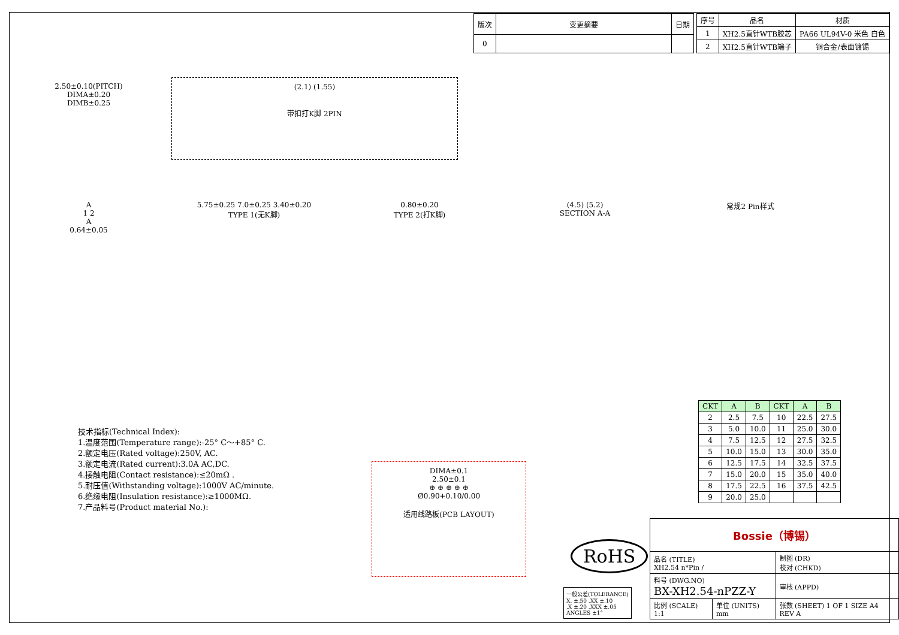| 版次 | 变更摘要 | 日期 |
| --- | --- | --- |
| 0 | | |
| 序号 | 品名 | 材质 |
| --- | --- | --- |
| 1 | XH2.5直针WTB胶芯 | PA66 UL94V-0 米色 白色 |
| 2 | XH2.5直针WTB端子 | 铜合金/表面镀锡 |
2.50±0.10(PITCH)
DIMA±0.20
DIMB±0.25
(2.1) (1.55)
带扣打K脚 2PIN
A
1 2
A
0.64±0.05
5.75±0.25 7.0±0.25 3.40±0.20
TYPE 1(无K脚)
0.80±0.20
TYPE 2(打K脚)
(4.5) (5.2)
SECTION A-A
常规2 Pin样式
| CKT | A | B | CKT | A | B |
| --- | --- | --- | --- | --- | --- |
| 2 | 2.5 | 7.5 | 10 | 22.5 | 27.5 |
| 3 | 5.0 | 10.0 | 11 | 25.0 | 30.0 |
| 4 | 7.5 | 12.5 | 12 | 27.5 | 32.5 |
| 5 | 10.0 | 15.0 | 13 | 30.0 | 35.0 |
| 6 | 12.5 | 17.5 | 14 | 32.5 | 37.5 |
| 7 | 15.0 | 20.0 | 15 | 35.0 | 40.0 |
| 8 | 17.5 | 22.5 | 16 | 37.5 | 42.5 |
| 9 | 20.0 | 25.0 | | | |
技术指标(Technical Index):
1.温度范围(Temperature range):-25° C～+85° C.
2.额定电压(Rated voltage):250V, AC.
3.额定电流(Rated current):3.0A AC,DC.
4.接触电阻(Contact resistance):≤20mΩ .
5.耐压值(Withstanding voltage):1000V AC/minute.
6.绝缘电阻(Insulation resistance):≥1000MΩ.
7.产品料号(Product material No.):
DIMA±0.1
2.50±0.1
⊕ ⊕ ⊕ ⊕ ⊕
Ø0.90+0.10/0.00
适用线路板(PCB LAYOUT)
RoHS
一般公差(TOLERANCE)
X. ±.50 .XX ±.10
.X ±.20 .XXX ±.05
ANGLES ±1°
| Bossie（博锡） | | |
| 品名 (TITLE) XH2.54 n*Pin / | | 制图 (DR) 校对 (CHKD) |
| 料号 (DWG.NO) BX-XH2.54-nPZZ-Y | | 审核 (APPD) |
| 比例 (SCALE) 1:1 | 单位 (UNITS) mm | 张数 (SHEET) 1 OF 1 SIZE A4 REV A |